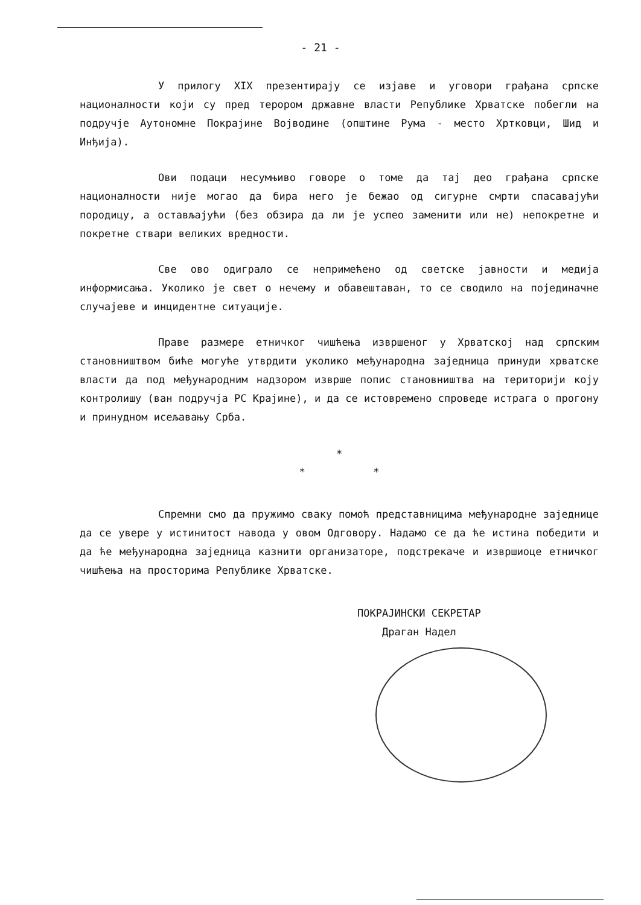- 21 -
У прилогу XIX презентирају се изјаве и уговори грађана српске националности који су пред терором државне власти Републике Хрватске побегли на подручје Аутономне Покрајине Војводине (општине Рума - место Хртковци, Шид и Инђија).
Ови подаци несумњиво говоре о томе да тај део грађана српске националности није могао да бира него је бежао од сигурне смрти спасавајући породицу, а остављајући (без обзира да ли је успео заменити или не) непокретне и покретне ствари великих вредности.
Све ово одиграло се непримећено од светске јавности и медија информисања. Уколико је свет о нечему и обавештаван, то се сводило на појединачне случајеве и инцидентне ситуације.
Праве размере етничког чишћења извршеног у Хрватској над српским становништвом биће могуће утврдити уколико међународна заједница принуди хрватске власти да под међународним надзором изврше попис становништва на територији коју контролишу (ван подручја РС Крајине), и да се истовремено спроведе истрага о прогону и принудном исељавању Срба.
*
* *
Спремни смо да пружимо сваку помоћ представницима међународне заједнице да се увере у истинитост навода у овом Одговору. Надамо се да ће истина победити и да ће међународна заједница казнити организаторе, подстрекаче и извршиоце етничког чишћења на просторима Републике Хрватске.
ПОКРАЈИНСКИ СЕКРЕТАР
Драган Надел